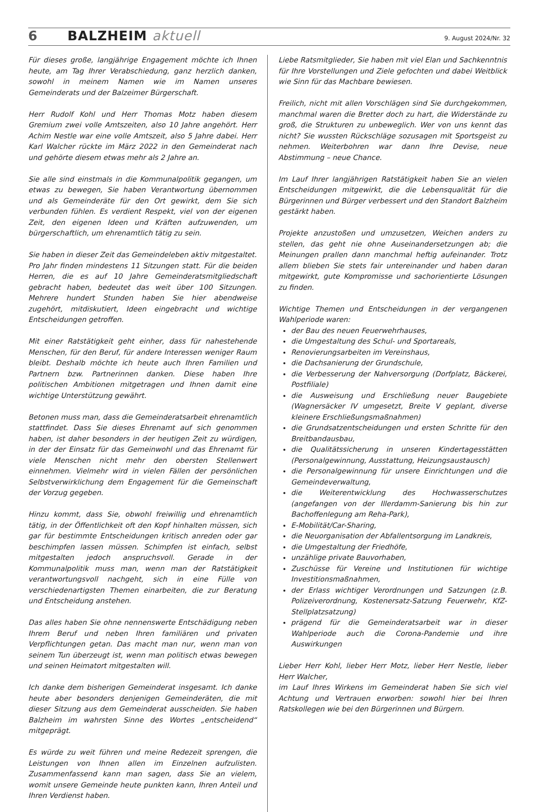6 BALZHEIM aktuell 9. August 2024/Nr. 32
Für dieses große, langjährige Engagement möchte ich Ihnen heute, am Tag Ihrer Verabschiedung, ganz herzlich danken, sowohl in meinem Namen wie im Namen unseres Gemeinderats und der Balzeimer Bürgerschaft.
Herr Rudolf Kohl und Herr Thomas Motz haben diesem Gremium zwei volle Amtszeiten, also 10 Jahre angehört. Herr Achim Nestle war eine volle Amtszeit, also 5 Jahre dabei. Herr Karl Walcher rückte im März 2022 in den Gemeinderat nach und gehörte diesem etwas mehr als 2 Jahre an.
Sie alle sind einstmals in die Kommunalpolitik gegangen, um etwas zu bewegen, Sie haben Verantwortung übernommen und als Gemeinderäte für den Ort gewirkt, dem Sie sich verbunden fühlen. Es verdient Respekt, viel von der eigenen Zeit, den eigenen Ideen und Kräften aufzuwenden, um bürgerschaftlich, um ehrenamtlich tätig zu sein.
Sie haben in dieser Zeit das Gemeindeleben aktiv mitgestaltet. Pro Jahr finden mindestens 11 Sitzungen statt. Für die beiden Herren, die es auf 10 Jahre Gemeinderatsmitgliedschaft gebracht haben, bedeutet das weit über 100 Sitzungen. Mehrere hundert Stunden haben Sie hier abendweise zugehört, mitdiskutiert, Ideen eingebracht und wichtige Entscheidungen getroffen.
Mit einer Ratstätigkeit geht einher, dass für nahestehende Menschen, für den Beruf, für andere Interessen weniger Raum bleibt. Deshalb möchte ich heute auch Ihren Familien und Partnern bzw. Partnerinnen danken. Diese haben Ihre politischen Ambitionen mitgetragen und Ihnen damit eine wichtige Unterstützung gewährt.
Betonen muss man, dass die Gemeinderatsarbeit ehrenamtlich stattfindet. Dass Sie dieses Ehrenamt auf sich genommen haben, ist daher besonders in der heutigen Zeit zu würdigen, in der der Einsatz für das Gemeinwohl und das Ehrenamt für viele Menschen nicht mehr den obersten Stellenwert einnehmen. Vielmehr wird in vielen Fällen der persönlichen Selbstverwirklichung dem Engagement für die Gemeinschaft der Vorzug gegeben.
Hinzu kommt, dass Sie, obwohl freiwillig und ehrenamtlich tätig, in der Öffentlichkeit oft den Kopf hinhalten müssen, sich gar für bestimmte Entscheidungen kritisch anreden oder gar beschimpfen lassen müssen. Schimpfen ist einfach, selbst mitgestalten jedoch anspruchsvoll. Gerade in der Kommunalpolitik muss man, wenn man der Ratstätigkeit verantwortungsvoll nachgeht, sich in eine Fülle von verschiedenartigsten Themen einarbeiten, die zur Beratung und Entscheidung anstehen.
Das alles haben Sie ohne nennenswerte Entschädigung neben Ihrem Beruf und neben Ihren familiären und privaten Verpflichtungen getan. Das macht man nur, wenn man von seinem Tun überzeugt ist, wenn man politisch etwas bewegen und seinen Heimatort mitgestalten will.
Ich danke dem bisherigen Gemeinderat insgesamt. Ich danke heute aber besonders denjenigen Gemeinderäten, die mit dieser Sitzung aus dem Gemeinderat ausscheiden. Sie haben Balzheim im wahrsten Sinne des Wortes „entscheidend“ mitgeprägt.
Es würde zu weit führen und meine Redezeit sprengen, die Leistungen von Ihnen allen im Einzelnen aufzulisten. Zusammenfassend kann man sagen, dass Sie an vielem, womit unsere Gemeinde heute punkten kann, Ihren Anteil und Ihren Verdienst haben.
Liebe Ratsmitglieder, Sie haben mit viel Elan und Sachkenntnis für Ihre Vorstellungen und Ziele gefochten und dabei Weitblick wie Sinn für das Machbare bewiesen.
Freilich, nicht mit allen Vorschlägen sind Sie durchgekommen, manchmal waren die Bretter doch zu hart, die Widerstände zu groß, die Strukturen zu unbeweglich. Wer von uns kennt das nicht? Sie wussten Rückschläge sozusagen mit Sportsgeist zu nehmen. Weiterbohren war dann Ihre Devise, neue Abstimmung – neue Chance.
Im Lauf Ihrer langjährigen Ratstätigkeit haben Sie an vielen Entscheidungen mitgewirkt, die die Lebensqualität für die Bürgerinnen und Bürger verbessert und den Standort Balzheim gestärkt haben.
Projekte anzustoßen und umzusetzen, Weichen anders zu stellen, das geht nie ohne Auseinandersetzungen ab; die Meinungen prallen dann manchmal heftig aufeinander. Trotz allem blieben Sie stets fair untereinander und haben daran mitgewirkt, gute Kompromisse und sachorientierte Lösungen zu finden.
Wichtige Themen und Entscheidungen in der vergangenen Wahlperiode waren:
der Bau des neuen Feuerwehrhauses,
die Umgestaltung des Schul- und Sportareals,
Renovierungsarbeiten im Vereinshaus,
die Dachsanierung der Grundschule,
die Verbesserung der Nahversorgung (Dorfplatz, Bäckerei, Postfiliale)
die Ausweisung und Erschließung neuer Baugebiete (Wagnersäcker IV umgesetzt, Breite V geplant, diverse kleinere Erschließungsmaßnahmen)
die Grundsatzentscheidungen und ersten Schritte für den Breitbandausbau,
die Qualitätssicherung in unseren Kindertagesstätten (Personalgewinnung, Ausstattung, Heizungsaustausch)
die Personalgewinnung für unsere Einrichtungen und die Gemeindeverwaltung,
die Weiterentwicklung des Hochwasserschutzes (angefangen von der Illerdamm-Sanierung bis hin zur Bachoffenlegung am Reha-Park),
E-Mobilität/Car-Sharing,
die Neuorganisation der Abfallentsorgung im Landkreis,
die Umgestaltung der Friedhöfe,
unzählige private Bauvorhaben,
Zuschüsse für Vereine und Institutionen für wichtige Investitionsmaßnahmen,
der Erlass wichtiger Verordnungen und Satzungen (z.B. Polizeiverordnung, Kostenersatz-Satzung Feuerwehr, KfZ-Stellplatzsatzung)
prägend für die Gemeinderatsarbeit war in dieser Wahlperiode auch die Corona-Pandemie und ihre Auswirkungen
Lieber Herr Kohl, lieber Herr Motz, lieber Herr Nestle, lieber Herr Walcher,
im Lauf Ihres Wirkens im Gemeinderat haben Sie sich viel Achtung und Vertrauen erworben: sowohl hier bei Ihren Ratskollegen wie bei den Bürgerinnen und Bürgern.